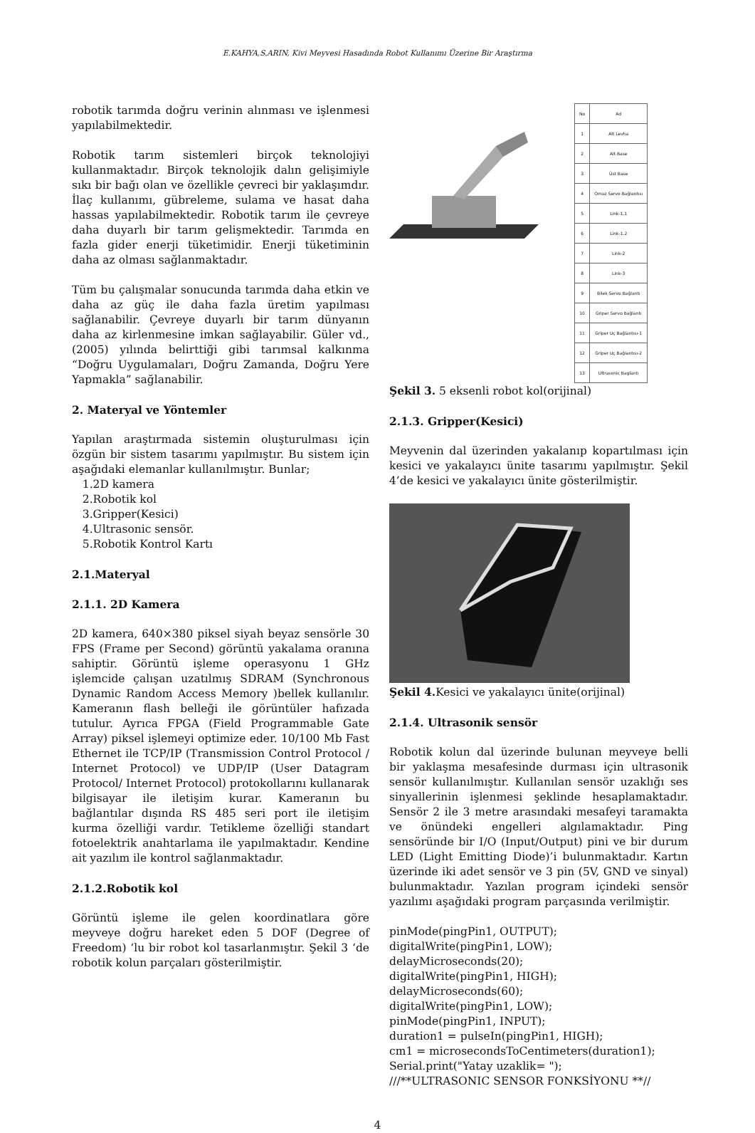E.KAHYA,S.ARIN, Kivi Meyvesi Hasadında Robot Kullanımı Üzerine Bir Araştırma
robotik tarımda doğru verinin alınması ve işlenmesi yapılabilmektedir.
Robotik tarım sistemleri birçok teknolojiyi kullanmaktadır. Birçok teknolojik dalın gelişimiyle sıkı bir bağı olan ve özellikle çevreci bir yaklaşımdır. İlaç kullanımı, gübreleme, sulama ve hasat daha hassas yapılabilmektedir. Robotik tarım ile çevreye daha duyarlı bir tarım gelişmektedir. Tarımda en fazla gider enerji tüketimidir. Enerji tüketiminin daha az olması sağlanmaktadır.
Tüm bu çalışmalar sonucunda tarımda daha etkin ve daha az güç ile daha fazla üretim yapılması sağlanabilir. Çevreye duyarlı bir tarım dünyanın daha az kirlenmesine imkan sağlayabilir. Güler vd., (2005) yılında belirttiği gibi tarımsal kalkınma “Doğru Uygulamaları, Doğru Zamanda, Doğru Yere Yapmakla” sağlanabilir.
2. Materyal ve Yöntemler
Yapılan araştırmada sistemin oluşturulması için özgün bir sistem tasarımı yapılmıştır. Bu sistem için aşağıdaki elemanlar kullanılmıştır. Bunlar;
1.2D kamera
2.Robotik kol
3.Gripper(Kesici)
4.Ultrasonic sensör.
5.Robotik Kontrol Kartı
2.1.Materyal
2.1.1. 2D Kamera
2D kamera, 640×380 piksel siyah beyaz sensörle 30 FPS (Frame per Second) görüntü yakalama oranına sahiptir. Görüntü işleme operasyonu 1 GHz işlemcide çalışan uzatılmış SDRAM (Synchronous Dynamic Random Access Memory )bellek kullanılır. Kameranın flash belleği ile görüntüler hafızada tutulur. Ayrıca FPGA (Field Programmable Gate Array) piksel işlemeyi optimize eder. 10/100 Mb Fast Ethernet ile TCP/IP (Transmission Control Protocol / Internet Protocol) ve UDP/IP (User Datagram Protocol/ Internet Protocol) protokollarını kullanarak bilgisayar ile iletişim kurar. Kameranın bu bağlantılar dışında RS 485 seri port ile iletişim kurma özelliği vardır. Tetikleme özelliği standart fotoelektrik anahtarlama ile yapılmaktadır. Kendine ait yazılım ile kontrol sağlanmaktadır.
2.1.2.Robotik kol
Görüntü işleme ile gelen koordinatlara göre meyveye doğru hareket eden 5 DOF (Degree of Freedom) ‘lu bir robot kol tasarlanmıştır. Şekil 3 ‘de robotik kolun parçaları gösterilmiştir.
| No | Ad |
| 1 | Alt Levha |
| 2 | Alt Base |
| 3 | Üst Base |
| 4 | Omuz Servo Bağlantısı |
| 5 | Link-1.1 |
| 6 | Link-1.2 |
| 7 | Link-2 |
| 8 | Link-3 |
| 9 | Bilek Servo Bağlantı |
| 10 | Griper Servo Bağlantı |
| 11 | Griper Uç Bağlantısı-1 |
| 12 | Griper Uç Bağlantısı-2 |
| 13 | Ultrasonic Baglantı |
Şekil 3. 5 eksenli robot kol(orijinal)
2.1.3. Gripper(Kesici)
Meyvenin dal üzerinden yakalanıp kopartılması için kesici ve yakalayıcı ünite tasarımı yapılmıştır. Şekil 4’de kesici ve yakalayıcı ünite gösterilmiştir.
Şekil 4. Kesici ve yakalayıcı ünite(orijinal)
2.1.4. Ultrasonik sensör
Robotik kolun dal üzerinde bulunan meyveye belli bir yaklaşma mesafesinde durması için ultrasonik sensör kullanılmıştır. Kullanılan sensör uzaklığı ses sinyallerinin işlenmesi şeklinde hesaplamaktadır. Sensör 2 ile 3 metre arasındaki mesafeyi taramakta ve önündeki engelleri algılamaktadır. Ping sensöründe bir I/O (Input/Output) pini ve bir durum LED (Light Emitting Diode)’i bulunmaktadır. Kartın üzerinde iki adet sensör ve 3 pin (5V, GND ve sinyal) bulunmaktadır. Yazılan program içindeki sensör yazılımı aşağıdaki program parçasında verilmiştir.
pinMode(pingPin1, OUTPUT);
digitalWrite(pingPin1, LOW);
delayMicroseconds(20);
digitalWrite(pingPin1, HIGH);
delayMicroseconds(60);
digitalWrite(pingPin1, LOW);
pinMode(pingPin1, INPUT);
duration1 = pulseIn(pingPin1, HIGH);
cm1 = microsecondsToCentimeters(duration1);
Serial.print("Yatay uzaklik= ");
///**ULTRASONIC SENSOR FONKSİYONU **//
4